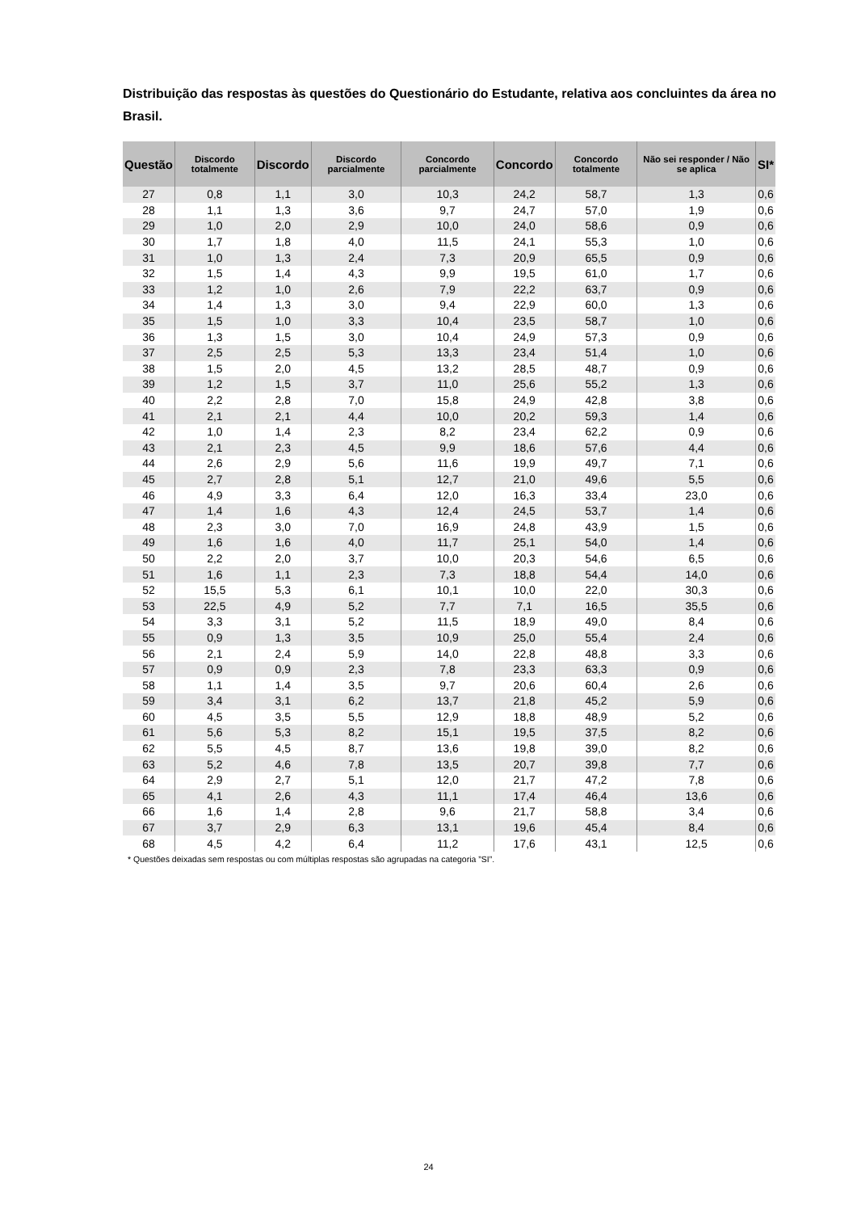Distribuição das respostas às questões do Questionário do Estudante, relativa aos concluintes da área no Brasil.
| Questão | Discordo totalmente | Discordo | Discordo parcialmente | Concordo parcialmente | Concordo | Concordo totalmente | Não sei responder / Não se aplica | SI* |
| --- | --- | --- | --- | --- | --- | --- | --- | --- |
| 27 | 0,8 | 1,1 | 3,0 | 10,3 | 24,2 | 58,7 | 1,3 | 0,6 |
| 28 | 1,1 | 1,3 | 3,6 | 9,7 | 24,7 | 57,0 | 1,9 | 0,6 |
| 29 | 1,0 | 2,0 | 2,9 | 10,0 | 24,0 | 58,6 | 0,9 | 0,6 |
| 30 | 1,7 | 1,8 | 4,0 | 11,5 | 24,1 | 55,3 | 1,0 | 0,6 |
| 31 | 1,0 | 1,3 | 2,4 | 7,3 | 20,9 | 65,5 | 0,9 | 0,6 |
| 32 | 1,5 | 1,4 | 4,3 | 9,9 | 19,5 | 61,0 | 1,7 | 0,6 |
| 33 | 1,2 | 1,0 | 2,6 | 7,9 | 22,2 | 63,7 | 0,9 | 0,6 |
| 34 | 1,4 | 1,3 | 3,0 | 9,4 | 22,9 | 60,0 | 1,3 | 0,6 |
| 35 | 1,5 | 1,0 | 3,3 | 10,4 | 23,5 | 58,7 | 1,0 | 0,6 |
| 36 | 1,3 | 1,5 | 3,0 | 10,4 | 24,9 | 57,3 | 0,9 | 0,6 |
| 37 | 2,5 | 2,5 | 5,3 | 13,3 | 23,4 | 51,4 | 1,0 | 0,6 |
| 38 | 1,5 | 2,0 | 4,5 | 13,2 | 28,5 | 48,7 | 0,9 | 0,6 |
| 39 | 1,2 | 1,5 | 3,7 | 11,0 | 25,6 | 55,2 | 1,3 | 0,6 |
| 40 | 2,2 | 2,8 | 7,0 | 15,8 | 24,9 | 42,8 | 3,8 | 0,6 |
| 41 | 2,1 | 2,1 | 4,4 | 10,0 | 20,2 | 59,3 | 1,4 | 0,6 |
| 42 | 1,0 | 1,4 | 2,3 | 8,2 | 23,4 | 62,2 | 0,9 | 0,6 |
| 43 | 2,1 | 2,3 | 4,5 | 9,9 | 18,6 | 57,6 | 4,4 | 0,6 |
| 44 | 2,6 | 2,9 | 5,6 | 11,6 | 19,9 | 49,7 | 7,1 | 0,6 |
| 45 | 2,7 | 2,8 | 5,1 | 12,7 | 21,0 | 49,6 | 5,5 | 0,6 |
| 46 | 4,9 | 3,3 | 6,4 | 12,0 | 16,3 | 33,4 | 23,0 | 0,6 |
| 47 | 1,4 | 1,6 | 4,3 | 12,4 | 24,5 | 53,7 | 1,4 | 0,6 |
| 48 | 2,3 | 3,0 | 7,0 | 16,9 | 24,8 | 43,9 | 1,5 | 0,6 |
| 49 | 1,6 | 1,6 | 4,0 | 11,7 | 25,1 | 54,0 | 1,4 | 0,6 |
| 50 | 2,2 | 2,0 | 3,7 | 10,0 | 20,3 | 54,6 | 6,5 | 0,6 |
| 51 | 1,6 | 1,1 | 2,3 | 7,3 | 18,8 | 54,4 | 14,0 | 0,6 |
| 52 | 15,5 | 5,3 | 6,1 | 10,1 | 10,0 | 22,0 | 30,3 | 0,6 |
| 53 | 22,5 | 4,9 | 5,2 | 7,7 | 7,1 | 16,5 | 35,5 | 0,6 |
| 54 | 3,3 | 3,1 | 5,2 | 11,5 | 18,9 | 49,0 | 8,4 | 0,6 |
| 55 | 0,9 | 1,3 | 3,5 | 10,9 | 25,0 | 55,4 | 2,4 | 0,6 |
| 56 | 2,1 | 2,4 | 5,9 | 14,0 | 22,8 | 48,8 | 3,3 | 0,6 |
| 57 | 0,9 | 0,9 | 2,3 | 7,8 | 23,3 | 63,3 | 0,9 | 0,6 |
| 58 | 1,1 | 1,4 | 3,5 | 9,7 | 20,6 | 60,4 | 2,6 | 0,6 |
| 59 | 3,4 | 3,1 | 6,2 | 13,7 | 21,8 | 45,2 | 5,9 | 0,6 |
| 60 | 4,5 | 3,5 | 5,5 | 12,9 | 18,8 | 48,9 | 5,2 | 0,6 |
| 61 | 5,6 | 5,3 | 8,2 | 15,1 | 19,5 | 37,5 | 8,2 | 0,6 |
| 62 | 5,5 | 4,5 | 8,7 | 13,6 | 19,8 | 39,0 | 8,2 | 0,6 |
| 63 | 5,2 | 4,6 | 7,8 | 13,5 | 20,7 | 39,8 | 7,7 | 0,6 |
| 64 | 2,9 | 2,7 | 5,1 | 12,0 | 21,7 | 47,2 | 7,8 | 0,6 |
| 65 | 4,1 | 2,6 | 4,3 | 11,1 | 17,4 | 46,4 | 13,6 | 0,6 |
| 66 | 1,6 | 1,4 | 2,8 | 9,6 | 21,7 | 58,8 | 3,4 | 0,6 |
| 67 | 3,7 | 2,9 | 6,3 | 13,1 | 19,6 | 45,4 | 8,4 | 0,6 |
| 68 | 4,5 | 4,2 | 6,4 | 11,2 | 17,6 | 43,1 | 12,5 | 0,6 |
* Questões deixadas sem respostas ou com múltiplas respostas são agrupadas na categoria ”SI”.
24